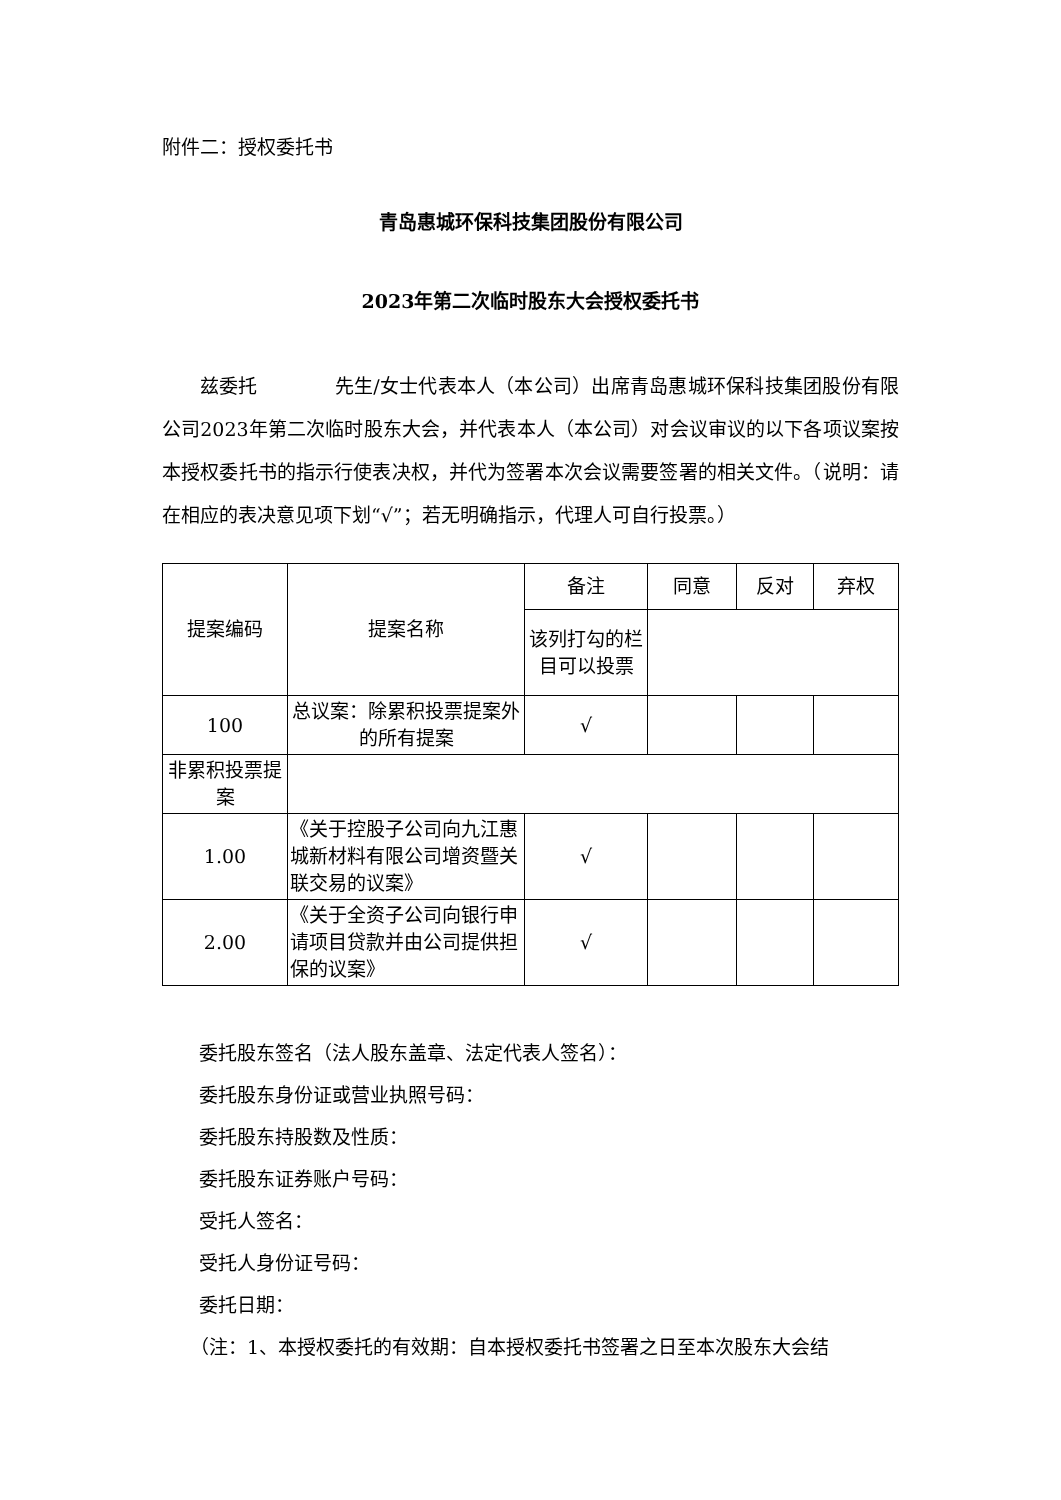附件二：授权委托书
青岛惠城环保科技集团股份有限公司
2023年第二次临时股东大会授权委托书
兹委托　　　　先生/女士代表本人（本公司）出席青岛惠城环保科技集团股份有限公司2023年第二次临时股东大会，并代表本人（本公司）对会议审议的以下各项议案按本授权委托书的指示行使表决权，并代为签署本次会议需要签署的相关文件。（说明：请在相应的表决意见项下划“√”；若无明确指示，代理人可自行投票。）
| 提案编码 | 提案名称 | 备注 | 同意 | 反对 | 弃权 |
| | | 该列打勾的栏目可以投票 | | | |
| 100 | 总议案：除累积投票提案外的所有提案 | √ | | | |
| 非累积投票提案 | | | | | |
| 1.00 | 《关于控股子公司向九江惠城新材料有限公司增资暨关联交易的议案》 | √ | | | |
| 2.00 | 《关于全资子公司向银行申请项目贷款并由公司提供担保的议案》 | √ | | | |
委托股东签名（法人股东盖章、法定代表人签名）：
委托股东身份证或营业执照号码：
委托股东持股数及性质：
委托股东证券账户号码：
受托人签名：
受托人身份证号码：
委托日期：
（注：1、本授权委托的有效期：自本授权委托书签署之日至本次股东大会结